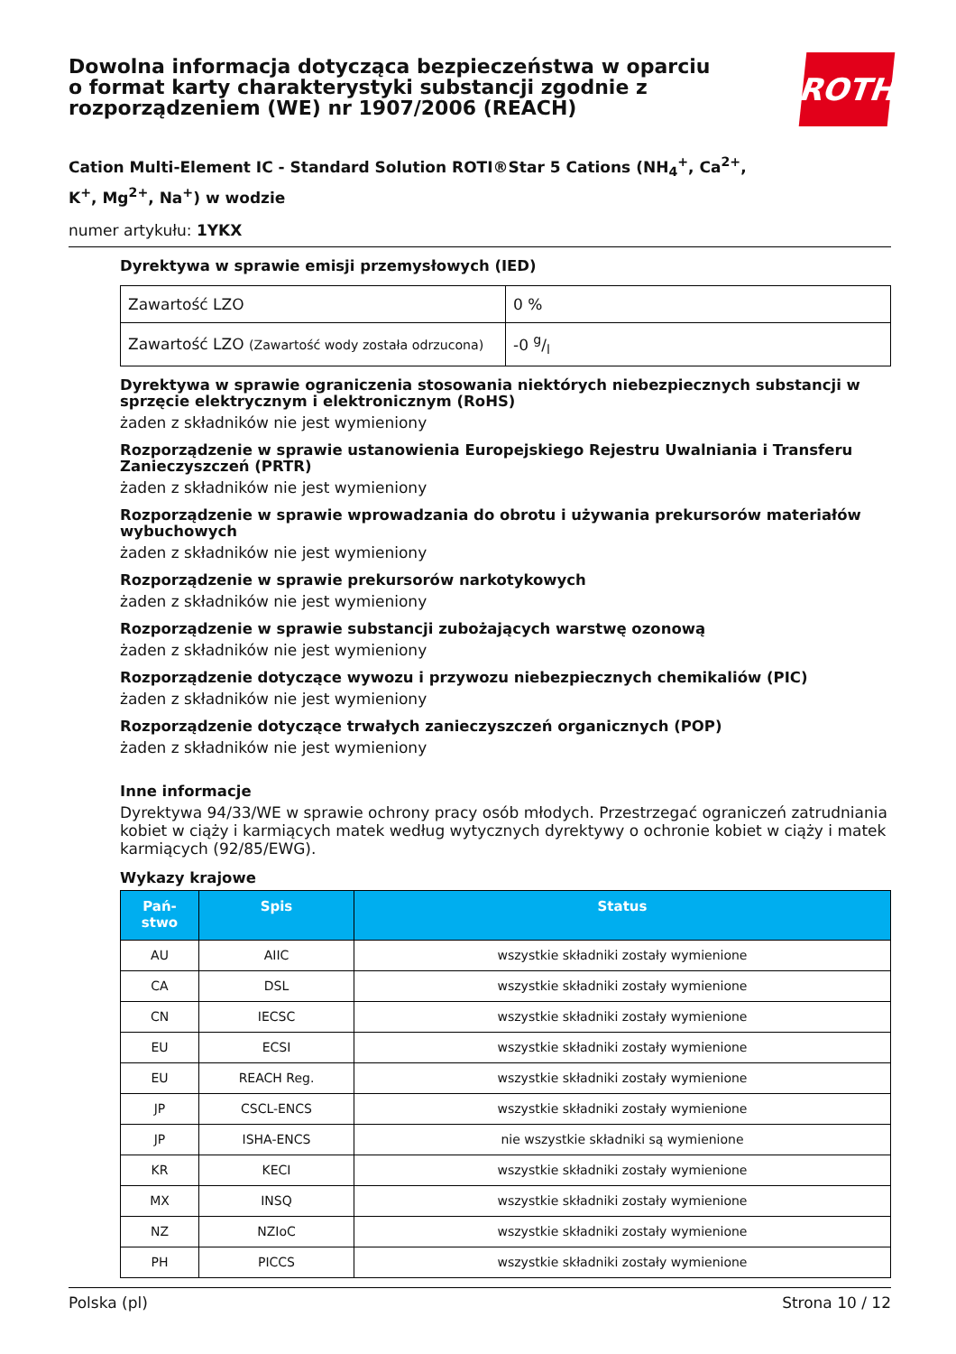Dowolna informacja dotycząca bezpieczeństwa w oparciu
o format karty charakterystyki substancji zgodnie z
rozporządzeniem (WE) nr 1907/2006 (REACH)
ROTH
Cation Multi-Element IC - Standard Solution ROTI®Star 5 Cations (NH<sub>4</sub><sup>+</sup>, Ca<sup>2+</sup>,
K<sup>+</sup>, Mg<sup>2+</sup>, Na<sup>+</sup>) w wodzie
numer artykułu: 1YKX
Dyrektywa w sprawie emisji przemysłowych (IED)
| Zawartość LZO | 0 % |
| Zawartość LZO (Zawartość wody została odrzucona) | -0 g/l |
Dyrektywa w sprawie ograniczenia stosowania niektórych niebezpiecznych substancji w sprzęcie elektrycznym i elektronicznym (RoHS)
żaden z składników nie jest wymieniony
Rozporządzenie w sprawie ustanowienia Europejskiego Rejestru Uwalniania i Transferu Zanieczyszczeń (PRTR)
żaden z składników nie jest wymieniony
Rozporządzenie w sprawie wprowadzania do obrotu i używania prekursorów materiałów wybuchowych
żaden z składników nie jest wymieniony
Rozporządzenie w sprawie prekursorów narkotykowych
żaden z składników nie jest wymieniony
Rozporządzenie w sprawie substancji zubożających warstwę ozonową
żaden z składników nie jest wymieniony
Rozporządzenie dotyczące wywozu i przywozu niebezpiecznych chemikaliów (PIC)
żaden z składników nie jest wymieniony
Rozporządzenie dotyczące trwałych zanieczyszczeń organicznych (POP)
żaden z składników nie jest wymieniony
Inne informacje
Dyrektywa 94/33/WE w sprawie ochrony pracy osób młodych. Przestrzegać ograniczeń zatrudniania kobiet w ciąży i karmiących matek według wytycznych dyrektywy o ochronie kobiet w ciąży i matek karmiących (92/85/EWG).
Wykazy krajowe
| Pań- stwo | Spis | Status |
| --- | --- | --- |
| AU | AIIC | wszystkie składniki zostały wymienione |
| CA | DSL | wszystkie składniki zostały wymienione |
| CN | IECSC | wszystkie składniki zostały wymienione |
| EU | ECSI | wszystkie składniki zostały wymienione |
| EU | REACH Reg. | wszystkie składniki zostały wymienione |
| JP | CSCL-ENCS | wszystkie składniki zostały wymienione |
| JP | ISHA-ENCS | nie wszystkie składniki są wymienione |
| KR | KECI | wszystkie składniki zostały wymienione |
| MX | INSQ | wszystkie składniki zostały wymienione |
| NZ | NZIoC | wszystkie składniki zostały wymienione |
| PH | PICCS | wszystkie składniki zostały wymienione |
Polska (pl) Strona 10 / 12